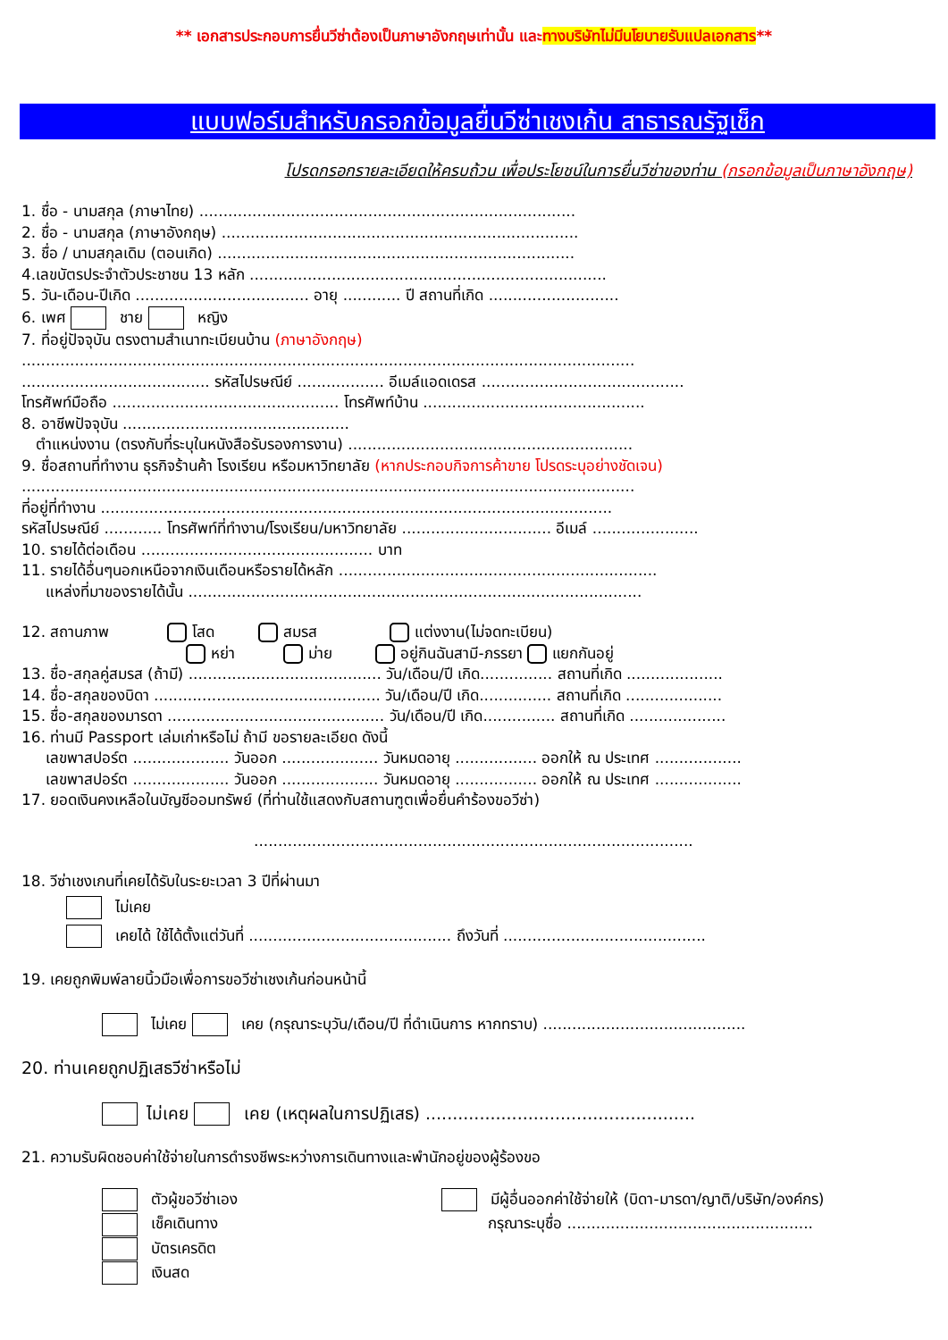** เอกสารประกอบการยื่นวีซ่าต้องเป็นภาษาอังกฤษเท่านั้น และทางบริษัทไม่มีนโยบายรับแปลเอกสาร**
แบบฟอร์มสำหรับกรอกข้อมูลยื่นวีซ่าเชงเก้น สาธารณรัฐเช็ก
โปรดกรอกรายละเอียดให้ครบถ้วน เพื่อประโยชน์ในการยื่นวีซ่าของท่าน (กรอกข้อมูลเป็นภาษาอังกฤษ)
1. ชื่อ - นามสกุล (ภาษาไทย) ..............................................................................
2. ชื่อ - นามสกุล (ภาษาอังกฤษ) ..........................................................................
3. ชื่อ / นามสกุลเดิม (ตอนเกิด) ..........................................................................
4.เลขบัตรประจำตัวประชาชน 13 หลัก ..........................................................................
5. วัน-เดือน-ปีเกิด .................................... อายุ ............ ปี สถานที่เกิด ...........................
6. เพศ ชาย หญิง
7. ที่อยู่ปัจจุบัน ตรงตามสำเนาทะเบียนบ้าน (ภาษาอังกฤษ)
...............................................................................................................................
....................................... รหัสไปรษณีย์ .................. อีเมล์แอดเดรส ..........................................
โทรศัพท์มือถือ ............................................... โทรศัพท์บ้าน ..............................................
8. อาชีพปัจจุบัน ...............................................
ตำแหน่งงาน (ตรงกับที่ระบุในหนังสือรับรองการงาน) ...........................................................
9. ชื่อสถานที่ทำงาน ธุรกิจร้านค้า โรงเรียน หรือมหาวิทยาลัย (หากประกอบกิจการค้าขาย โปรดระบุอย่างชัดเจน)
...............................................................................................................................
ที่อยู่ที่ทำงาน ..........................................................................................................
รหัสไปรษณีย์ ............ โทรศัพท์ที่ทำงาน/โรงเรียน/มหาวิทยาลัย ............................... อีเมล์ ......................
10. รายได้ต่อเดือน ................................................ บาท
11. รายได้อื่นๆนอกเหนือจากเงินเดือนหรือรายได้หลัก ..................................................................
แหล่งที่มาของรายได้นั้น ..............................................................................................
12. สถานภาพ โสด สมรส แต่งงาน(ไม่จดทะเบียน)
หย่า ม่าย อยู่กินฉันสามี-ภรรยา แยกกันอยู่
13. ชื่อ-สกุลคู่สมรส (ถ้ามี) ........................................ วัน/เดือน/ปี เกิด............... สถานที่เกิด ....................
14. ชื่อ-สกุลของบิดา ............................................... วัน/เดือน/ปี เกิด............... สถานที่เกิด ....................
15. ชื่อ-สกุลของมารดา ............................................. วัน/เดือน/ปี เกิด............... สถานที่เกิด ....................
16. ท่านมี Passport เล่มเก่าหรือไม่ ถ้ามี ขอรายละเอียด ดังนี้
เลขพาสปอร์ต .................... วันออก .................... วันหมดอายุ ................. ออกให้ ณ ประเทศ ..................
เลขพาสปอร์ต .................... วันออก .................... วันหมดอายุ ................. ออกให้ ณ ประเทศ ..................
17. ยอดเงินคงเหลือในบัญชีออมทรัพย์ (ที่ท่านใช้แสดงกับสถานฑูตเพื่อยื่นคำร้องขอวีซ่า)
...........................................................................................
18. วีซ่าเชงเกนที่เคยได้รับในระยะเวลา 3 ปีที่ผ่านมา
ไม่เคย
เคยได้ ใช้ได้ตั้งแต่วันที่ .......................................... ถึงวันที่ ..........................................
19. เคยถูกพิมพ์ลายนิ้วมือเพื่อการขอวีซ่าเชงเก้นก่อนหน้านี้
ไม่เคย เคย (กรุณาระบุวัน/เดือน/ปี ที่ดำเนินการ หากทราบ) ..........................................
20. ท่านเคยถูกปฏิเสธวีซ่าหรือไม่
ไม่เคย เคย (เหตุผลในการปฏิเสธ) ..................................................
21. ความรับผิดชอบค่าใช้จ่ายในการดำรงชีพระหว่างการเดินทางและพำนักอยู่ของผู้ร้องขอ
ตัวผู้ขอวีซ่าเอง
เช็คเดินทาง
บัตรเครดิต
เงินสด
มีผู้อื่นออกค่าใช้จ่ายให้ (บิดา-มารดา/ญาติ/บริษัท/องค์กร)
กรุณาระบุชื่อ ...................................................